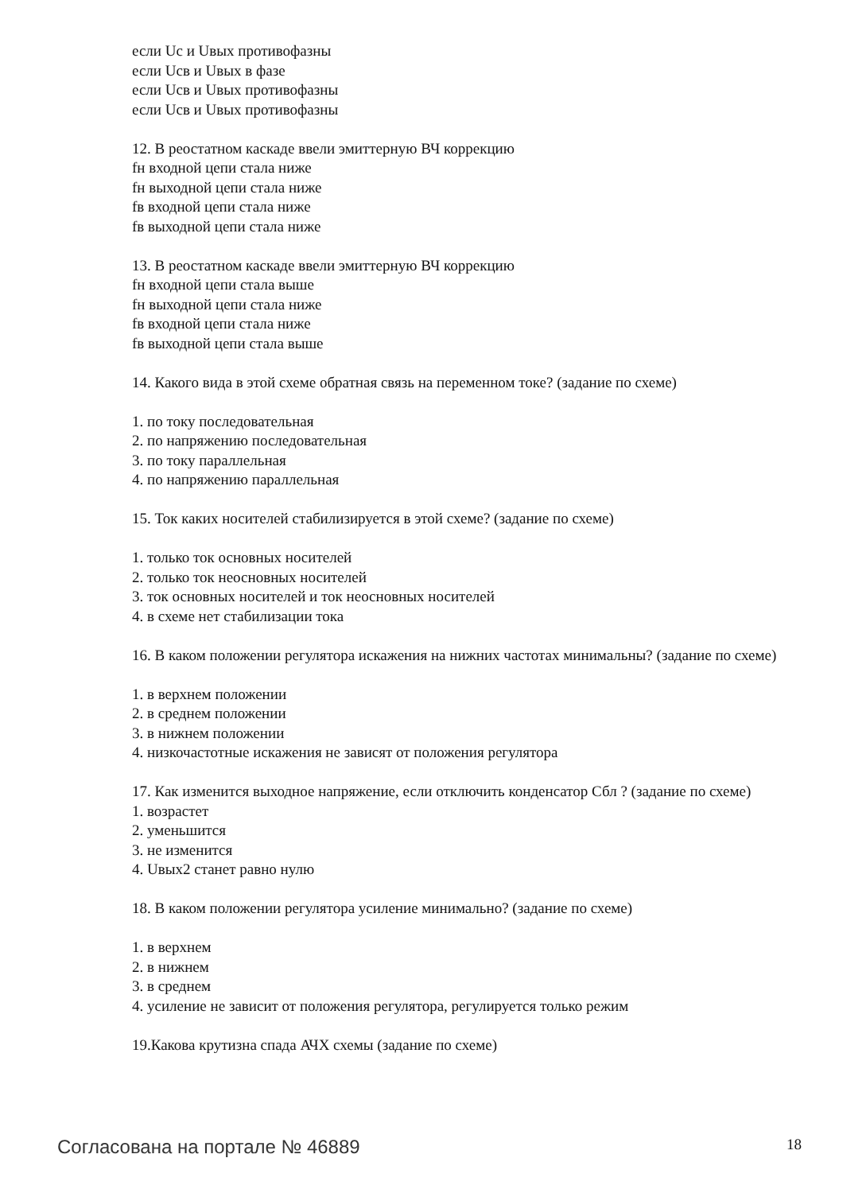если Uс и Uвых противофазны
если Uсв и Uвых в фазе
если Uсв и Uвых противофазны
если Uсв и Uвых противофазны
12. В реостатном каскаде ввели эмиттерную ВЧ коррекцию
fн входной цепи стала ниже
fн выходной цепи стала ниже
fв входной цепи стала ниже
fв выходной цепи стала ниже
13. В реостатном каскаде ввели эмиттерную ВЧ коррекцию
fн входной цепи стала выше
fн выходной цепи стала ниже
fв входной цепи стала ниже
fв выходной цепи стала выше
14. Какого вида в этой схеме обратная связь на переменном токе? (задание по схеме)
1. по току последовательная
2. по напряжению последовательная
3. по току параллельная
4. по напряжению параллельная
15. Ток каких носителей стабилизируется в этой схеме? (задание по схеме)
1. только ток основных носителей
2. только ток неосновных носителей
3. ток основных носителей и ток неосновных носителей
4. в схеме нет стабилизации тока
16. В каком положении регулятора искажения на нижних частотах минимальны? (задание по схеме)
1. в верхнем положении
2. в среднем положении
3. в нижнем положении
4. низкочастотные искажения не зависят от положения регулятора
17. Как изменится выходное напряжение, если отключить конденсатор Сбл ? (задание по схеме)
1. возрастет
2. уменьшится
3. не изменится
4. Uвых2 станет равно нулю
18. В каком положении регулятора усиление минимально? (задание по схеме)
1. в верхнем
2. в нижнем
3. в среднем
4. усиление не зависит от положения регулятора, регулируется только режим
19.Какова крутизна спада АЧХ схемы (задание по схеме)
Согласована на портале № 46889 18